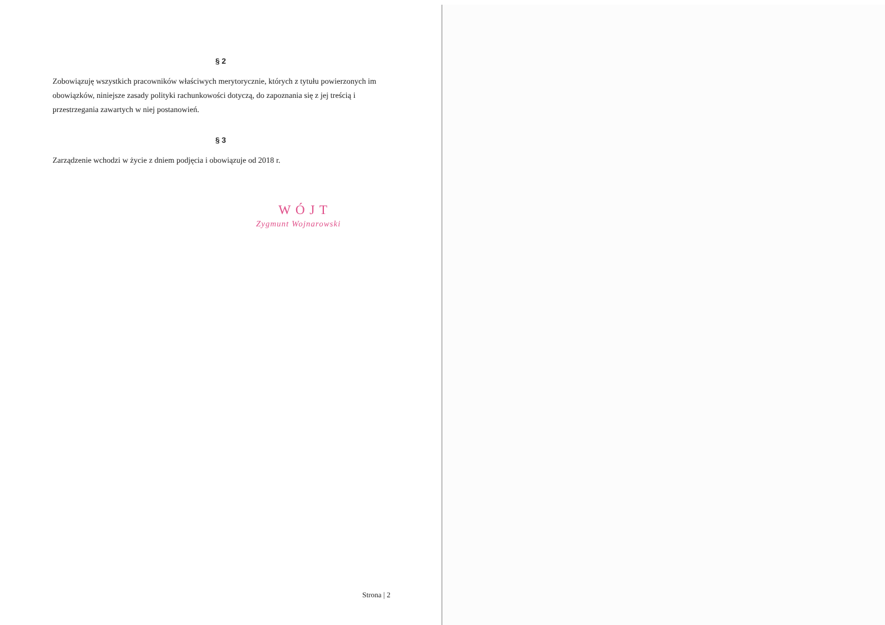§ 2
Zobowiązuję wszystkich pracowników właściwych merytorycznie, których z tytułu powierzonych im obowiązków, niniejsze zasady polityki rachunkowości dotyczą, do zapoznania się z jej treścią i przestrzegania zawartych w niej postanowień.
§ 3
Zarządzenie wchodzi w życie z dniem podjęcia i obowiązuje od 2018 r.
WÓJT
Zygmunt Wojnarowski
Strona | 2